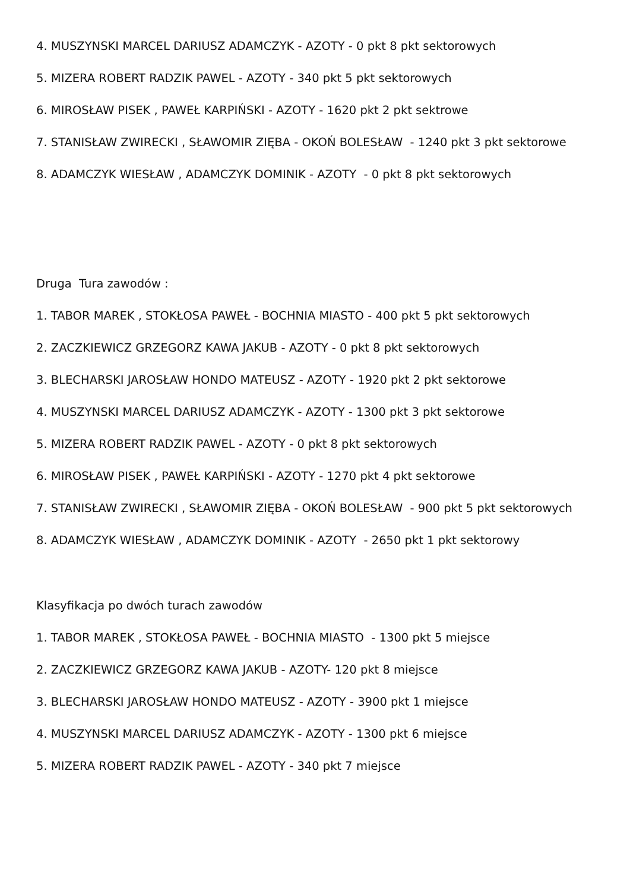4. MUSZYNSKI MARCEL DARIUSZ ADAMCZYK - AZOTY - 0 pkt 8 pkt sektorowych
5. MIZERA ROBERT RADZIK PAWEL - AZOTY - 340 pkt 5 pkt sektorowych
6. MIROSŁAW PISEK , PAWEŁ KARPIŃSKI - AZOTY - 1620 pkt 2 pkt sektrowe
7. STANISŁAW ZWIRECKI , SŁAWOMIR ZIĘBA - OKOŃ BOLESŁAW - 1240 pkt 3 pkt sektorowe
8. ADAMCZYK WIESŁAW , ADAMCZYK DOMINIK - AZOTY - 0 pkt 8 pkt sektorowych
Druga Tura zawodów :
1. TABOR MAREK , STOKŁOSA PAWEŁ - BOCHNIA MIASTO - 400 pkt 5 pkt sektorowych
2. ZACZKIEWICZ GRZEGORZ KAWA JAKUB - AZOTY - 0 pkt 8 pkt sektorowych
3. BLECHARSKI JAROSŁAW HONDO MATEUSZ - AZOTY - 1920 pkt 2 pkt sektorowe
4. MUSZYNSKI MARCEL DARIUSZ ADAMCZYK - AZOTY - 1300 pkt 3 pkt sektorowe
5. MIZERA ROBERT RADZIK PAWEL - AZOTY - 0 pkt 8 pkt sektorowych
6. MIROSŁAW PISEK , PAWEŁ KARPIŃSKI - AZOTY - 1270 pkt 4 pkt sektorowe
7. STANISŁAW ZWIRECKI , SŁAWOMIR ZIĘBA - OKOŃ BOLESŁAW - 900 pkt 5 pkt sektorowych
8. ADAMCZYK WIESŁAW , ADAMCZYK DOMINIK - AZOTY - 2650 pkt 1 pkt sektorowy
Klasyfikacja po dwóch turach zawodów
1. TABOR MAREK , STOKŁOSA PAWEŁ - BOCHNIA MIASTO - 1300 pkt 5 miejsce
2. ZACZKIEWICZ GRZEGORZ KAWA JAKUB - AZOTY- 120 pkt 8 miejsce
3. BLECHARSKI JAROSŁAW HONDO MATEUSZ - AZOTY - 3900 pkt 1 miejsce
4. MUSZYNSKI MARCEL DARIUSZ ADAMCZYK - AZOTY - 1300 pkt 6 miejsce
5. MIZERA ROBERT RADZIK PAWEL - AZOTY - 340 pkt 7 miejsce